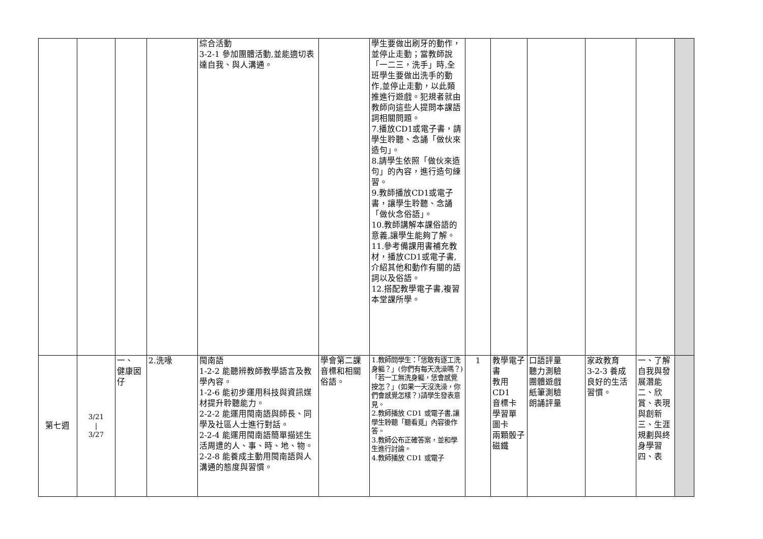| | | | | 綜合活動 3-2-1 參加團體活動,並能適切表達自我、與人溝通。 | | 學生要做出刷牙的動作，並停止走動；當教師說「一二三，洗手」時,全班學生要做出洗手的動作,並停止走動，以此類推進行遊戲。犯規者就由教師向這些人提問本課語詞相關問題。 7.播放CD1或電子書，請學生聆聽、念誦「做伙來造句」。 8.請學生依照「做伙來造句」的內容，進行造句練習。 9.教師播放CD1或電子書，讓學生聆聽、念誦「做伙念俗語」。 10.教師講解本課俗語的意義,讓學生能夠了解。 11.參考備課用書補充教材，播放CD1或電子書,介紹其他和動作有關的語詞以及俗語。 12.搭配教學電子書,複習本堂課所學。 | | | | | | |
| 第七週 | 3/21 / 3/27 | 一、 健康囡仔 | 2.洗喙 | 閩南語 1-2-2 能聽辨教師教學語言及教學內容。 1-2-6 能初步運用科技與資訊媒材提升聆聽能力。 2-2-2 能運用閩南語與師長、同學及社區人士進行對話。 2-2-4 能運用閩南語簡單描述生活周遭的人、事、時、地、物。 2-2-8 能養成主動用閩南語與人溝通的態度與習慣。 | 學會第二課音標和相關俗語。 | 1.教師問學生：「恁敢有逐工洗身軀？」(你們有每天洗澡嗎？)「若一工無洗身軀，恁會感覺按怎？」(如果一天沒洗澡，你們會感覺怎樣？)請學生發表意見。 2.教師播放 CD1 或電子書,讓學生聆聽「聽看覓」內容後作答。 3.教師公布正確答案，並和學生進行討論。 4.教師播放 CD1 或電子 | 1 | 教學電子書 教用CD1 音標卡 學習單 圖卡 兩顆骰子 磁鐵 | 口語評量 聽力測驗 團體遊戲 紙筆測驗 朗誦評量 | 家政教育 3-2-3 養成良好的生活習慣。 | 一、了解自我與發展潛能 二、欣賞、表現與創新 三、生涯規劃與終身學習 四、表 | |